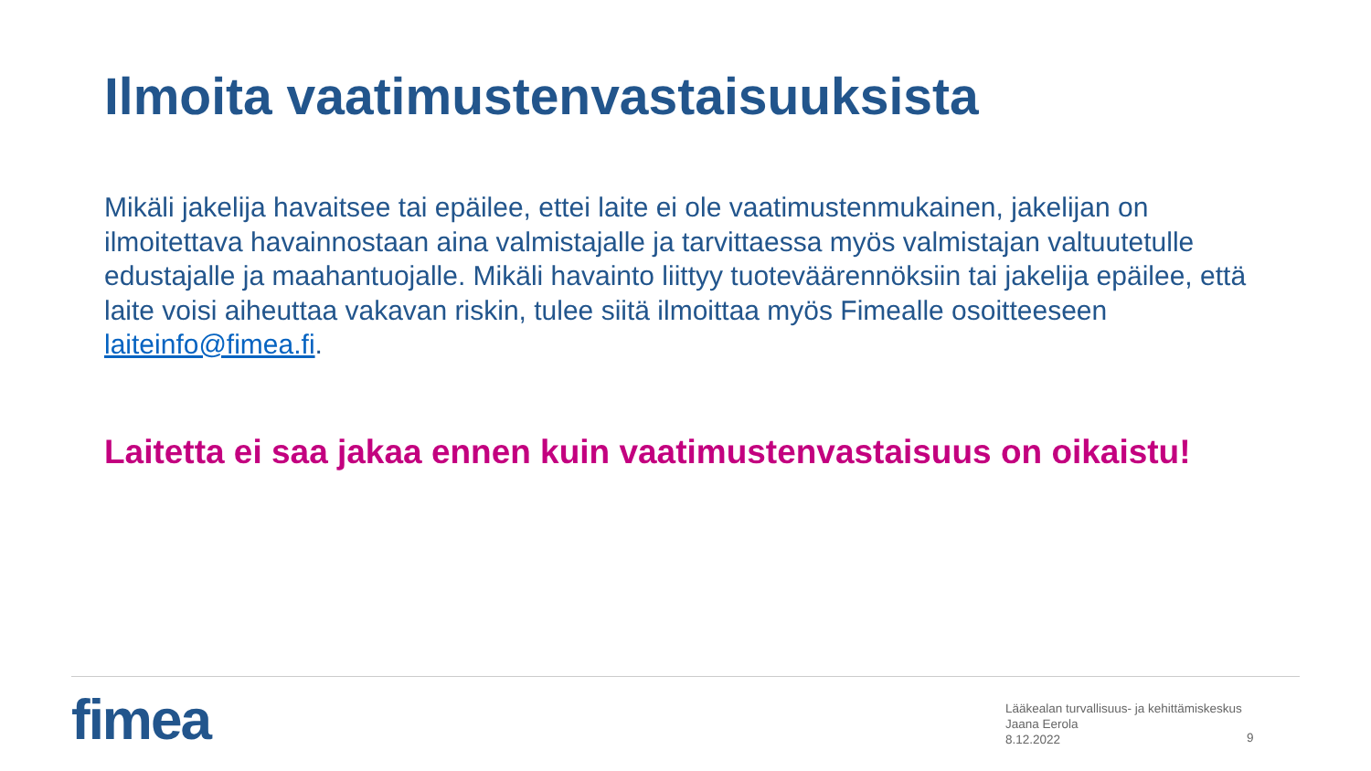Ilmoita vaatimustenvastaisuuksista
Mikäli jakelija havaitsee tai epäilee, ettei laite ei ole vaatimustenmukainen, jakelijan on ilmoitettava havainnostaan aina valmistajalle ja tarvittaessa myös valmistajan valtuutetulle edustajalle ja maahantuojalle. Mikäli havainto liittyy tuoteväärennöksiin tai jakelija epäilee, että laite voisi aiheuttaa vakavan riskin, tulee siitä ilmoittaa myös Fimealle osoitteeseen laiteinfo@fimea.fi.
Laitetta ei saa jakaa ennen kuin vaatimustenvastaisuus on oikaistu!
fimea
Lääkealan turvallisuus- ja kehittämiskeskus
Jaana Eerola
8.12.2022
9